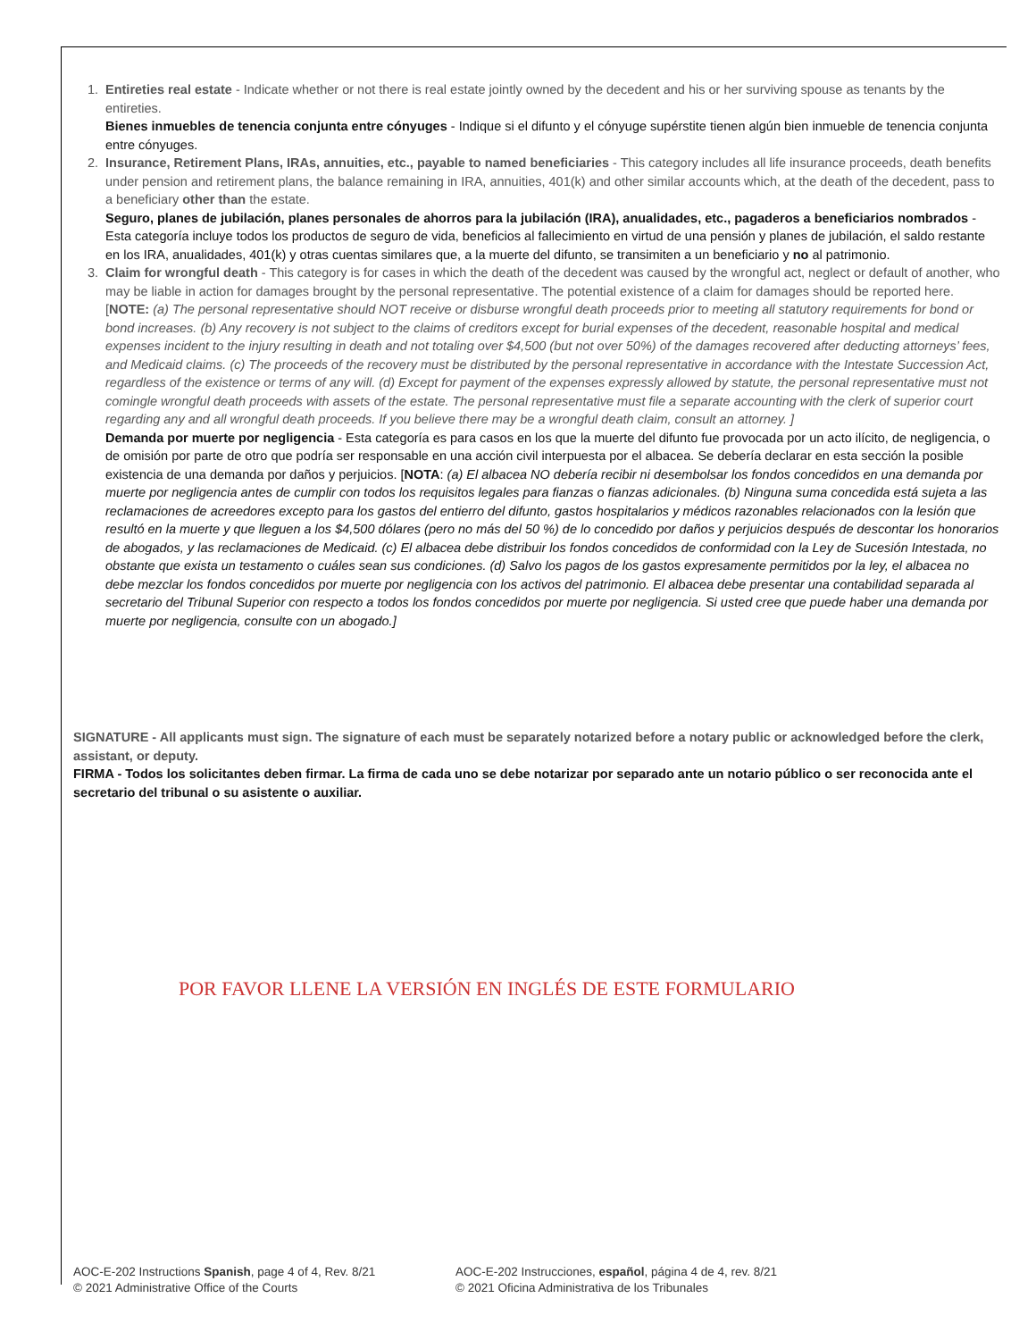1.
Entireties real estate - Indicate whether or not there is real estate jointly owned by the decedent and his or her surviving spouse as tenants by the entireties.
Bienes inmuebles de tenencia conjunta entre cónyuges - Indique si el difunto y el cónyuge supérstite tienen algún bien inmueble de tenencia conjunta entre cónyuges.
2.
Insurance, Retirement Plans, IRAs, annuities, etc., payable to named beneficiaries - This category includes all life insurance proceeds, death benefits under pension and retirement plans, the balance remaining in IRA, annuities, 401(k) and other similar accounts which, at the death of the decedent, pass to a beneficiary other than the estate.
Seguro, planes de jubilación, planes personales de ahorros para la jubilación (IRA), anualidades, etc., pagaderos a beneficiarios nombrados - Esta categoría incluye todos los productos de seguro de vida, beneficios al fallecimiento en virtud de una pensión y planes de jubilación, el saldo restante en los IRA, anualidades, 401(k) y otras cuentas similares que, a la muerte del difunto, se transimiten a un beneficiario y no al patrimonio.
3.
Claim for wrongful death - This category is for cases in which the death of the decedent was caused by the wrongful act, neglect or default of another, who may be liable in action for damages brought by the personal representative. The potential existence of a claim for damages should be reported here. [NOTE: (a) The personal representative should NOT receive or disburse wrongful death proceeds prior to meeting all statutory requirements for bond or bond increases. (b) Any recovery is not subject to the claims of creditors except for burial expenses of the decedent, reasonable hospital and medical expenses incident to the injury resulting in death and not totaling over $4,500 (but not over 50%) of the damages recovered after deducting attorneys’ fees, and Medicaid claims. (c) The proceeds of the recovery must be distributed by the personal representative in accordance with the Intestate Succession Act, regardless of the existence or terms of any will. (d) Except for payment of the expenses expressly allowed by statute, the personal representative must not comingle wrongful death proceeds with assets of the estate. The personal representative must file a separate accounting with the clerk of superior court regarding any and all wrongful death proceeds. If you believe there may be a wrongful death claim, consult an attorney. ]
Demanda por muerte por negligencia - Esta categoría es para casos en los que la muerte del difunto fue provocada por un acto ilícito, de negligencia, o de omisión por parte de otro que podría ser responsable en una acción civil interpuesta por el albacea. Se debería declarar en esta sección la posible existencia de una demanda por daños y perjuicios. [NOTA: (a) El albacea NO debería recibir ni desembolsar los fondos concedidos en una demanda por muerte por negligencia antes de cumplir con todos los requisitos legales para fianzas o fianzas adicionales. (b) Ninguna suma concedida está sujeta a las reclamaciones de acreedores excepto para los gastos del entierro del difunto, gastos hospitalarios y médicos razonables relacionados con la lesión que resultó en la muerte y que lleguen a los $4,500 dólares (pero no más del 50 %) de lo concedido por daños y perjuicios después de descontar los honorarios de abogados, y las reclamaciones de Medicaid. (c) El albacea debe distribuir los fondos concedidos de conformidad con la Ley de Sucesión Intestada, no obstante que exista un testamento o cuáles sean sus condiciones. (d) Salvo los pagos de los gastos expresamente permitidos por la ley, el albacea no debe mezclar los fondos concedidos por muerte por negligencia con los activos del patrimonio. El albacea debe presentar una contabilidad separada al secretario del Tribunal Superior con respecto a todos los fondos concedidos por muerte por negligencia. Si usted cree que puede haber una demanda por muerte por negligencia, consulte con un abogado.]
SIGNATURE - All applicants must sign. The signature of each must be separately notarized before a notary public or acknowledged before the clerk, assistant, or deputy.
FIRMA - Todos los solicitantes deben firmar. La firma de cada uno se debe notarizar por separado ante un notario público o ser reconocida ante el secretario del tribunal o su asistente o auxiliar.
POR FAVOR LLENE LA VERSIÓN EN INGLÉS DE ESTE FORMULARIO
AOC-E-202 Instructions Spanish, page 4 of 4, Rev. 8/21
© 2021 Administrative Office of the Courts
AOC-E-202 Instrucciones, español, página 4 de 4, rev. 8/21
© 2021 Oficina Administrativa de los Tribunales